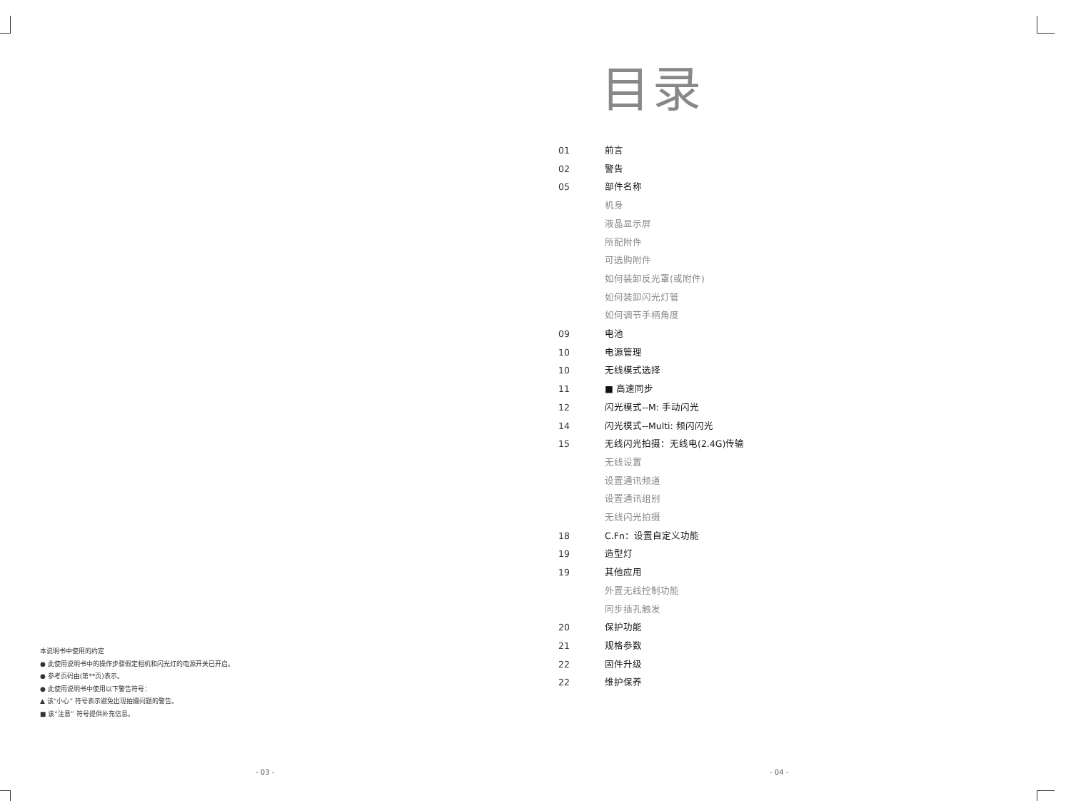本说明书中使用的约定
● 此使用说明书中的操作步骤假定相机和闪光灯的电源开关已开启。
● 参考页码由(第**页)表示。
● 此使用说明书中使用以下警告符号：
▲ 该“小心” 符号表示避免出现拍摄问题的警告。
■ 该“注意” 符号提供补充信息。
- 03 -
目录
01 前言
02 警告
05 部件名称
机身
液晶显示屏
所配附件
可选购附件
如何装卸反光罩(或附件)
如何装卸闪光灯管
如何调节手柄角度
09 电池
10 电源管理
10 无线模式选择
11 ■ 高速同步
12 闪光模式--M: 手动闪光
14 闪光模式--Multi: 频闪闪光
15 无线闪光拍摄：无线电(2.4G)传输
无线设置
设置通讯频道
设置通讯组别
无线闪光拍摄
18 C.Fn：设置自定义功能
19 造型灯
19 其他应用
外置无线控制功能
同步插孔触发
20 保护功能
21 规格参数
22 固件升级
22 维护保养
- 04 -